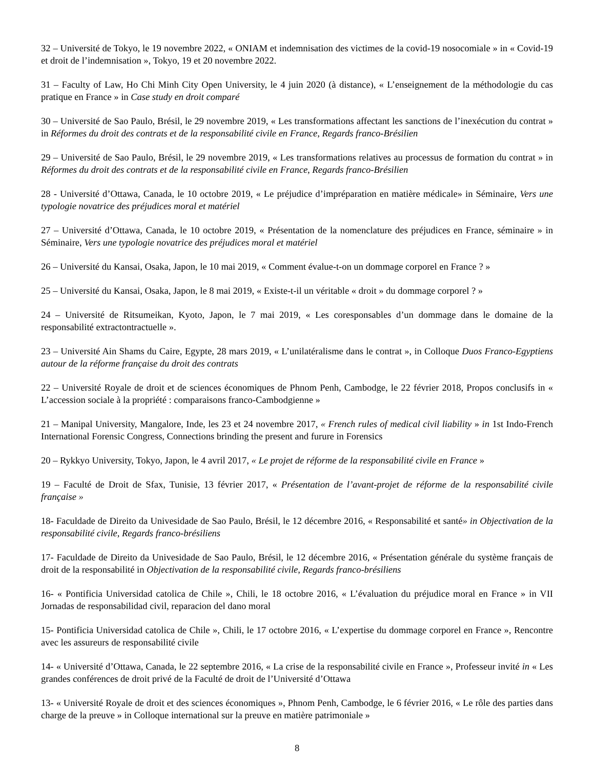32 – Université de Tokyo, le 19 novembre 2022, « ONIAM et indemnisation des victimes de la covid-19 nosocomiale » in « Covid-19 et droit de l’indemnisation », Tokyo, 19 et 20 novembre 2022.
31 – Faculty of Law, Ho Chi Minh City Open University, le 4 juin 2020 (à distance), « L’enseignement de la méthodologie du cas pratique en France » in Case study en droit comparé
30 – Université de Sao Paulo, Brésil, le 29 novembre 2019, « Les transformations affectant les sanctions de l’inexécution du contrat » in Réformes du droit des contrats et de la responsabilité civile en France, Regards franco-Brésilien
29 – Université de Sao Paulo, Brésil, le 29 novembre 2019, « Les transformations relatives au processus de formation du contrat » in Réformes du droit des contrats et de la responsabilité civile en France, Regards franco-Brésilien
28 - Université d’Ottawa, Canada, le 10 octobre 2019, « Le préjudice d’impréparation en matière médicale» in Séminaire, Vers une typologie novatrice des préjudices moral et matériel
27 – Université d’Ottawa, Canada, le 10 octobre 2019, « Présentation de la nomenclature des préjudices en France, séminaire » in Séminaire, Vers une typologie novatrice des préjudices moral et matériel
26 – Université du Kansai, Osaka, Japon, le 10 mai 2019, « Comment évalue-t-on un dommage corporel en France ? »
25 – Université du Kansai, Osaka, Japon, le 8 mai 2019, « Existe-t-il un véritable « droit » du dommage corporel ? »
24 – Université de Ritsumeikan, Kyoto, Japon, le 7 mai 2019, « Les coresponsables d’un dommage dans le domaine de la responsabilité extractontractuelle ».
23 – Université Ain Shams du Caire, Egypte, 28 mars 2019, « L’unilatéralisme dans le contrat », in Colloque Duos Franco-Egyptiens autour de la réforme française du droit des contrats
22 – Université Royale de droit et de sciences économiques de Phnom Penh, Cambodge, le 22 février 2018, Propos conclusifs in « L’accession sociale à la propriété : comparaisons franco-Cambodgienne »
21 – Manipal University, Mangalore, Inde, les 23 et 24 novembre 2017, « French rules of medical civil liability » in 1st Indo-French International Forensic Congress, Connections brinding the present and furure in Forensics
20 – Rykkyo University, Tokyo, Japon, le 4 avril 2017, « Le projet de réforme de la responsabilité civile en France »
19 – Faculté de Droit de Sfax, Tunisie, 13 février 2017, « Présentation de l’avant-projet de réforme de la responsabilité civile française »
18- Faculdade de Direito da Univesidade de Sao Paulo, Brésil, le 12 décembre 2016, « Responsabilité et santé» in Objectivation de la responsabilité civile, Regards franco-brésiliens
17- Faculdade de Direito da Univesidade de Sao Paulo, Brésil, le 12 décembre 2016, « Présentation générale du système français de droit de la responsabilité in Objectivation de la responsabilité civile, Regards franco-brésiliens
16- « Pontificia Universidad catolica de Chile », Chili, le 18 octobre 2016, « L’évaluation du préjudice moral en France » in VII Jornadas de responsabilidad civil, reparacion del dano moral
15- Pontificia Universidad catolica de Chile », Chili, le 17 octobre 2016, « L’expertise du dommage corporel en France », Rencontre avec les assureurs de responsabilité civile
14- « Université d’Ottawa, Canada, le 22 septembre 2016, « La crise de la responsabilité civile en France », Professeur invité in « Les grandes conférences de droit privé de la Faculté de droit de l’Université d’Ottawa
13- « Université Royale de droit et des sciences économiques », Phnom Penh, Cambodge, le 6 février 2016, « Le rôle des parties dans charge de la preuve » in Colloque international sur la preuve en matière patrimoniale »
8